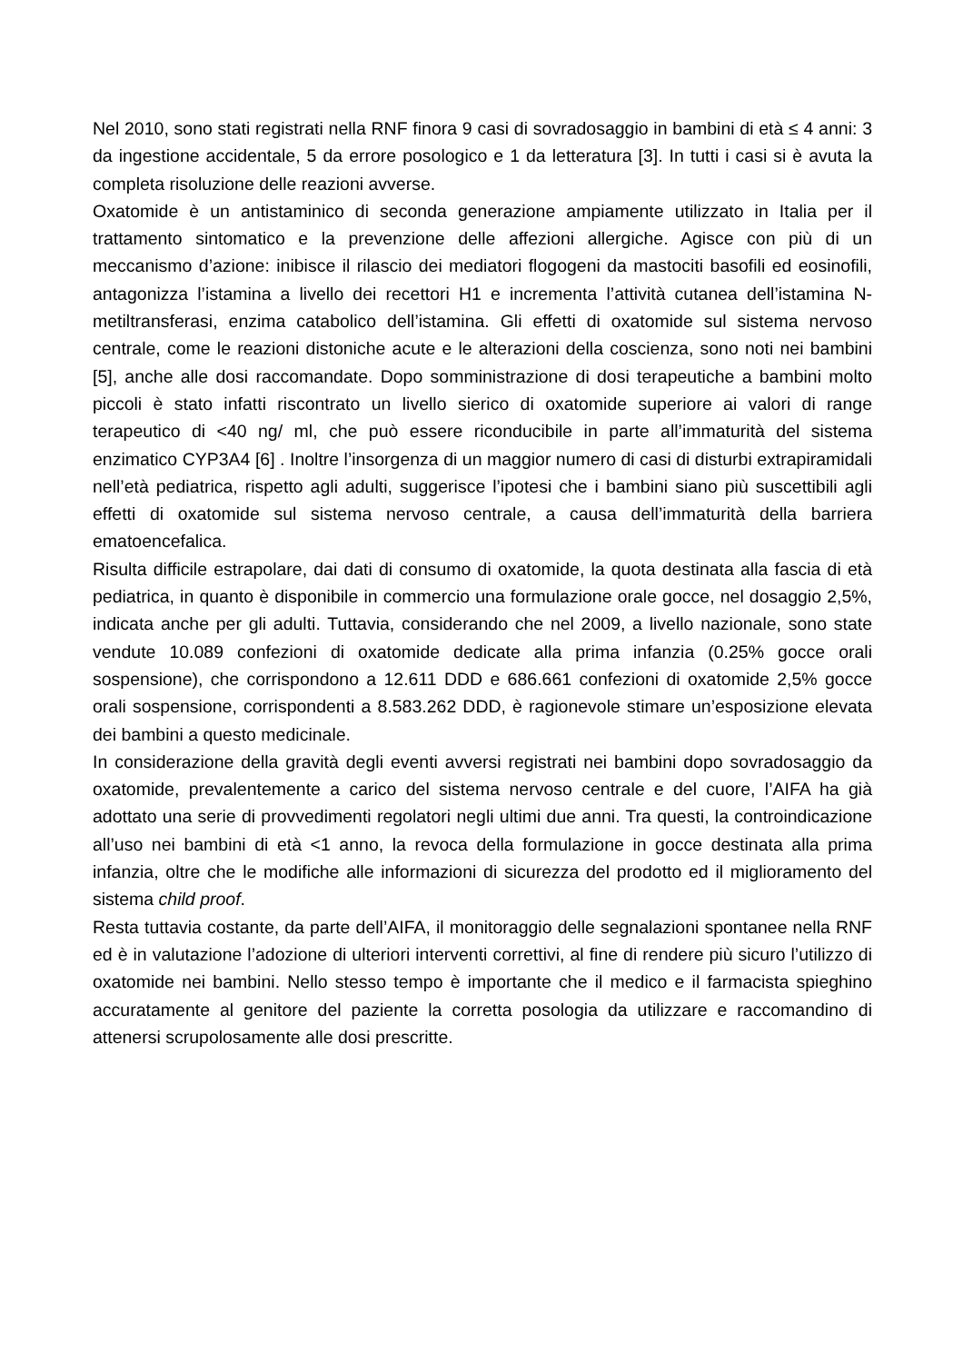Nel 2010, sono stati registrati nella RNF finora 9 casi di sovradosaggio in bambini di età ≤ 4 anni: 3 da ingestione accidentale, 5 da errore posologico e 1 da letteratura [3]. In tutti i casi si è avuta la completa risoluzione delle reazioni avverse.
Oxatomide è un antistaminico di seconda generazione ampiamente utilizzato in Italia per il trattamento sintomatico e la prevenzione delle affezioni allergiche. Agisce con più di un meccanismo d’azione: inibisce il rilascio dei mediatori flogogeni da mastociti basofili ed eosinofili, antagonizza l’istamina a livello dei recettori H1 e incrementa l’attività cutanea dell’istamina N-metiltransferasi, enzima catabolico dell’istamina. Gli effetti di oxatomide sul sistema nervoso centrale, come le reazioni distoniche acute e le alterazioni della coscienza, sono noti nei bambini [5], anche alle dosi raccomandate. Dopo somministrazione di dosi terapeutiche a bambini molto piccoli è stato infatti riscontrato un livello sierico di oxatomide superiore ai valori di range terapeutico di <40 ng/ ml, che può essere riconducibile in parte all’immaturità del sistema enzimatico CYP3A4 [6] . Inoltre l’insorgenza di un maggior numero di casi di disturbi extrapiramidali nell’età pediatrica, rispetto agli adulti, suggerisce l’ipotesi che i bambini siano più suscettibili agli effetti di oxatomide sul sistema nervoso centrale, a causa dell’immaturità della barriera ematoencefalica.
Risulta difficile estrapolare, dai dati di consumo di oxatomide, la quota destinata alla fascia di età pediatrica, in quanto è disponibile in commercio una formulazione orale gocce, nel dosaggio 2,5%, indicata anche per gli adulti. Tuttavia, considerando che nel 2009, a livello nazionale, sono state vendute 10.089 confezioni di oxatomide dedicate alla prima infanzia (0.25% gocce orali sospensione), che corrispondono a 12.611 DDD e 686.661 confezioni di oxatomide 2,5% gocce orali sospensione, corrispondenti a 8.583.262 DDD, è ragionevole stimare un’esposizione elevata dei bambini a questo medicinale.
In considerazione della gravità degli eventi avversi registrati nei bambini dopo sovradosaggio da oxatomide, prevalentemente a carico del sistema nervoso centrale e del cuore, l’AIFA ha già adottato una serie di provvedimenti regolatori negli ultimi due anni. Tra questi, la controindicazione all’uso nei bambini di età <1 anno, la revoca della formulazione in gocce destinata alla prima infanzia, oltre che le modifiche alle informazioni di sicurezza del prodotto ed il miglioramento del sistema child proof.
Resta tuttavia costante, da parte dell’AIFA, il monitoraggio delle segnalazioni spontanee nella RNF ed è in valutazione l’adozione di ulteriori interventi correttivi, al fine di rendere più sicuro l’utilizzo di oxatomide nei bambini. Nello stesso tempo è importante che il medico e il farmacista spieghino accuratamente al genitore del paziente la corretta posologia da utilizzare e raccomandino di attenersi scrupolosamente alle dosi prescritte.